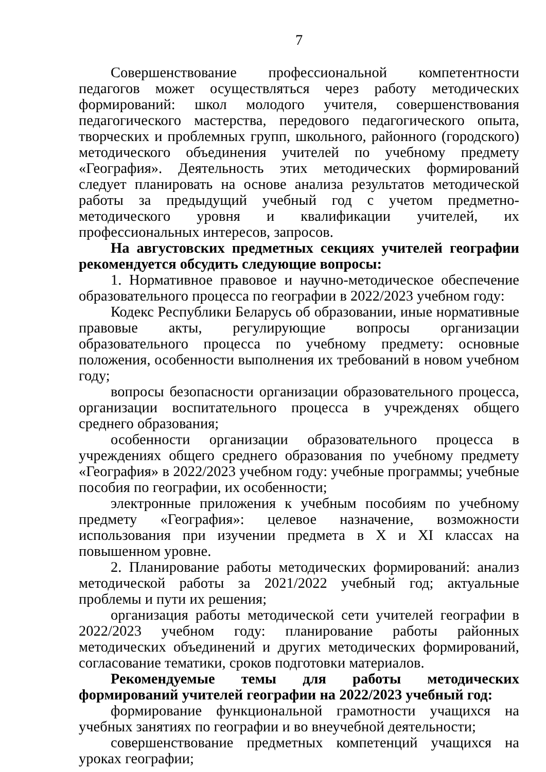7
Совершенствование профессиональной компетентности педагогов может осуществляться через работу методических формирований: школ молодого учителя, совершенствования педагогического мастерства, передового педагогического опыта, творческих и проблемных групп, школьного, районного (городского) методического объединения учителей по учебному предмету «География». Деятельность этих методических формирований следует планировать на основе анализа результатов методической работы за предыдущий учебный год с учетом предметно-методического уровня и квалификации учителей, их профессиональных интересов, запросов.
На августовских предметных секциях учителей географии рекомендуется обсудить следующие вопросы:
1. Нормативное правовое и научно-методическое обеспечение образовательного процесса по географии в 2022/2023 учебном году:
Кодекс Республики Беларусь об образовании, иные нормативные правовые акты, регулирующие вопросы организации образовательного процесса по учебному предмету: основные положения, особенности выполнения их требований в новом учебном году;
вопросы безопасности организации образовательного процесса, организации воспитательного процесса в учрежденях общего среднего образования;
особенности организации образовательного процесса в учреждениях общего среднего образования по учебному предмету «География» в 2022/2023 учебном году: учебные программы; учебные пособия по географии, их особенности;
электронные приложения к учебным пособиям по учебному предмету «География»: целевое назначение, возможности использования при изучении предмета в X и XI классах на повышенном уровне.
2. Планирование работы методических формирований: анализ методической работы за 2021/2022 учебный год; актуальные проблемы и пути их решения;
организация работы методической сети учителей географии в 2022/2023 учебном году: планирование работы районных методических объединений и других методических формирований, согласование тематики, сроков подготовки материалов.
Рекомендуемые темы для работы методических формирований учителей географии на 2022/2023 учебный год:
формирование функциональной грамотности учащихся на учебных занятиях по географии и во внеучебной деятельности;
совершенствование предметных компетенций учащихся на уроках географии;